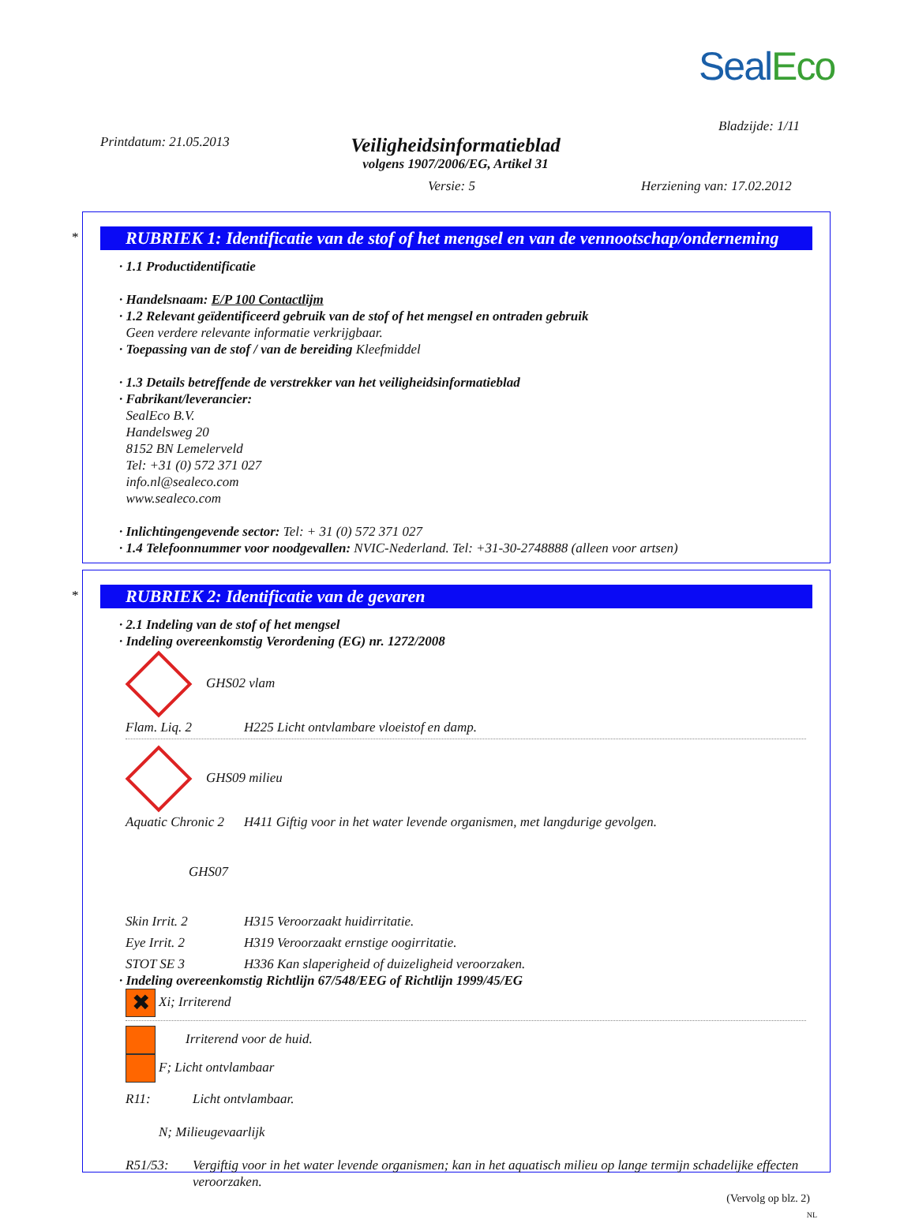SealEco
Bladzijde: 1/11
Printdatum: 21.05.2013
Veiligheidsinformatieblad
volgens 1907/2006/EG, Artikel 31
Versie: 5 Herziening van: 17.02.2012
*
RUBRIEK 1: Identificatie van de stof of het mengsel en van de vennootschap/onderneming
· 1.1 Productidentificatie
· Handelsnaam: E/P 100 Contactlijm
· 1.2 Relevant geïdentificeerd gebruik van de stof of het mengsel en ontraden gebruik
Geen verdere relevante informatie verkrijgbaar.
· Toepassing van de stof / van de bereiding Kleefmiddel
· 1.3 Details betreffende de verstrekker van het veiligheidsinformatieblad
· Fabrikant/leverancier:
SealEco B.V.
Handelsweg 20
8152 BN Lemelerveld
Tel: +31 (0) 572 371 027
info.nl@sealeco.com
www.sealeco.com
· Inlichtingengevende sector: Tel: + 31 (0) 572 371 027
· 1.4 Telefoonnummer voor noodgevallen: NVIC-Nederland. Tel: +31-30-2748888 (alleen voor artsen)
*
RUBRIEK 2: Identificatie van de gevaren
· 2.1 Indeling van de stof of het mengsel
· Indeling overeenkomstig Verordening (EG) nr. 1272/2008
GHS02 vlam
Flam. Liq. 2 H225 Licht ontvlambare vloeistof en damp.
GHS09 milieu
Aquatic Chronic 2 H411 Giftig voor in het water levende organismen, met langdurige gevolgen.
GHS07
Skin Irrit. 2 H315 Veroorzaakt huidirritatie.
Eye Irrit. 2 H319 Veroorzaakt ernstige oogirritatie.
STOT SE 3 H336 Kan slaperigheid of duizeligheid veroorzaken.
· Indeling overeenkomstig Richtlijn 67/548/EEG of Richtlijn 1999/45/EG
✖ Xi; Irriterend
Irriterend voor de huid.
F; Licht ontvlambaar
R11: Licht ontvlambaar.
N; Milieugevaarlijk
R51/53: Vergiftig voor in het water levende organismen; kan in het aquatisch milieu op lange termijn schadelijke effecten veroorzaken.
(Vervolg op blz. 2)
NL